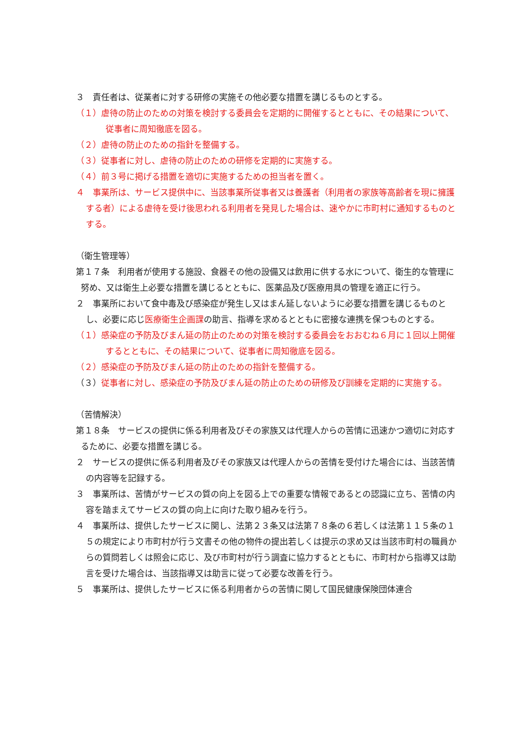３　責任者は、従業者に対する研修の実施その他必要な措置を講じるものとする。
（１）虐待の防止のための対策を検討する委員会を定期的に開催するとともに、その結果について、従事者に周知徹底を図る。
（２）虐待の防止のための指針を整備する。
（３）従事者に対し、虐待の防止のための研修を定期的に実施する。
（４）前３号に掲げる措置を適切に実施するための担当者を置く。
４　事業所は、サービス提供中に、当該事業所従事者又は養護者（利用者の家族等高齢者を現に擁護する者）による虐待を受け後思われる利用者を発見した場合は、速やかに市町村に通知するものとする。
（衛生管理等）
第１７条　利用者が使用する施設、食器その他の設備又は飲用に供する水について、衛生的な管理に努め、又は衛生上必要な措置を講じるとともに、医薬品及び医療用具の管理を適正に行う。
２　事業所において食中毒及び感染症が発生し又はまん延しないように必要な措置を講じるものとし、必要に応じ医療衛生企画課の助言、指導を求めるとともに密接な連携を保つものとする。
（１）感染症の予防及びまん延の防止のための対策を検討する委員会をおおむね６月に１回以上開催するとともに、その結果について、従事者に周知徹底を図る。
（２）感染症の予防及びまん延の防止のための指針を整備する。
（３）従事者に対し、感染症の予防及びまん延の防止のための研修及び訓練を定期的に実施する。
（苦情解決）
第１８条　サービスの提供に係る利用者及びその家族又は代理人からの苦情に迅速かつ適切に対応するために、必要な措置を講じる。
２　サービスの提供に係る利用者及びその家族又は代理人からの苦情を受付けた場合には、当該苦情の内容等を記録する。
３　事業所は、苦情がサービスの質の向上を図る上での重要な情報であるとの認識に立ち、苦情の内容を踏まえてサービスの質の向上に向けた取り組みを行う。
４　事業所は、提供したサービスに関し、法第２３条又は法第７８条の６若しくは法第１１５条の１５の規定により市町村が行う文書その他の物件の提出若しくは提示の求め又は当該市町村の職員からの質問若しくは照会に応じ、及び市町村が行う調査に協力するとともに、市町村から指導又は助言を受けた場合は、当該指導又は助言に従って必要な改善を行う。
５　事業所は、提供したサービスに係る利用者からの苦情に関して国民健康保険団体連合